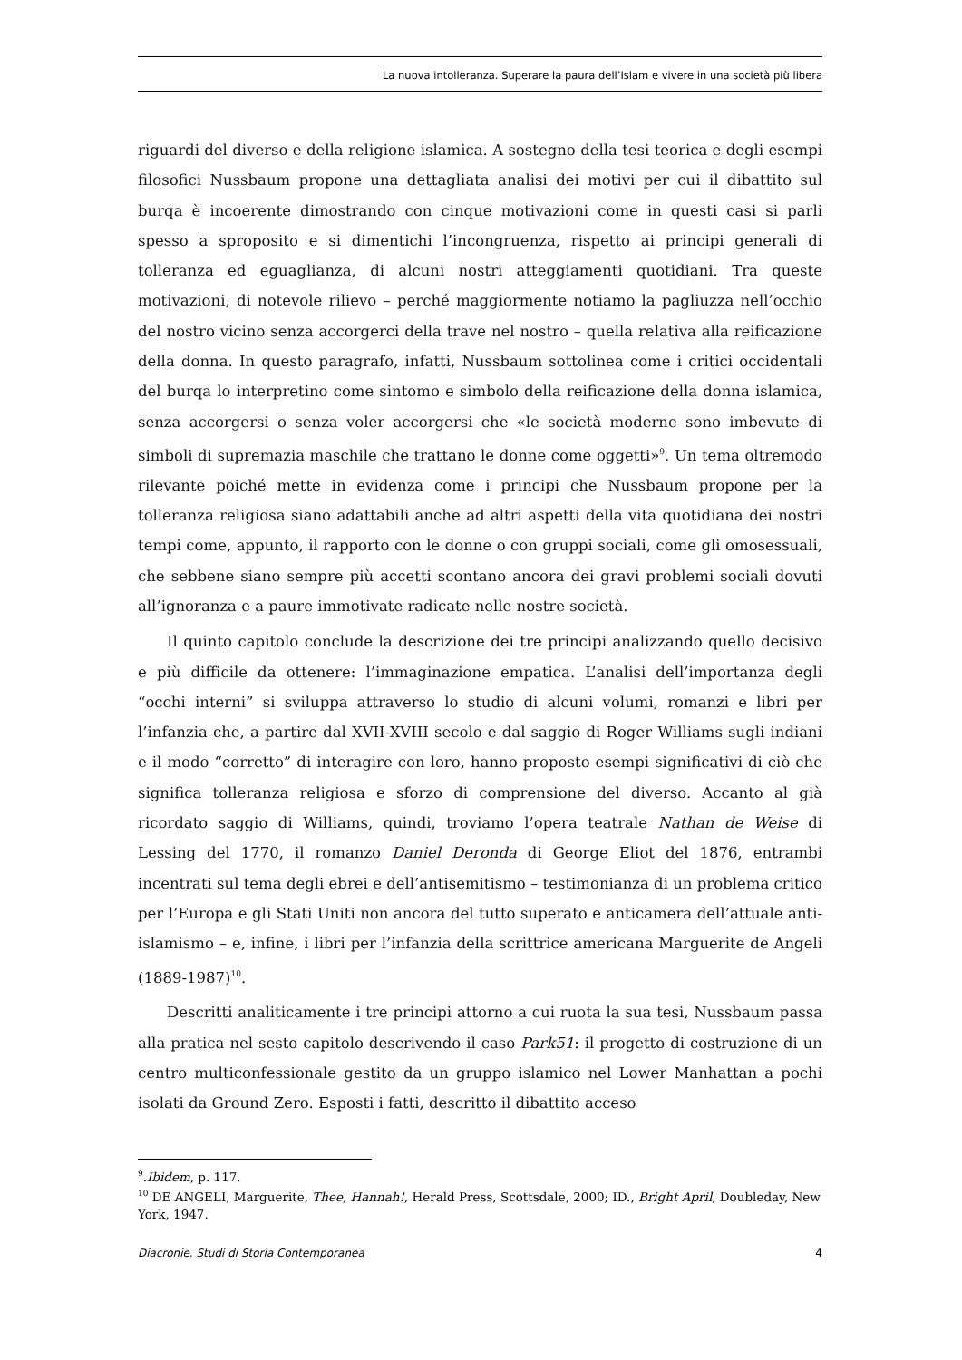La nuova intolleranza. Superare la paura dell’Islam e vivere in una società più libera
riguardi del diverso e della religione islamica. A sostegno della tesi teorica e degli esempi filosofici Nussbaum propone una dettagliata analisi dei motivi per cui il dibattito sul burqa è incoerente dimostrando con cinque motivazioni come in questi casi si parli spesso a sproposito e si dimentichi l’incongruenza, rispetto ai principi generali di tolleranza ed eguaglianza, di alcuni nostri atteggiamenti quotidiani. Tra queste motivazioni, di notevole rilievo – perché maggiormente notiamo la pagliuzza nell’occhio del nostro vicino senza accorgerci della trave nel nostro – quella relativa alla reificazione della donna. In questo paragrafo, infatti, Nussbaum sottolinea come i critici occidentali del burqa lo interpretino come sintomo e simbolo della reificazione della donna islamica, senza accorgersi o senza voler accorgersi che «le società moderne sono imbevute di simboli di supremazia maschile che trattano le donne come oggetti»<sup>9</sup>. Un tema oltremodo rilevante poiché mette in evidenza come i principi che Nussbaum propone per la tolleranza religiosa siano adattabili anche ad altri aspetti della vita quotidiana dei nostri tempi come, appunto, il rapporto con le donne o con gruppi sociali, come gli omosessuali, che sebbene siano sempre più accetti scontano ancora dei gravi problemi sociali dovuti all’ignoranza e a paure immotivate radicate nelle nostre società.
Il quinto capitolo conclude la descrizione dei tre principi analizzando quello decisivo e più difficile da ottenere: l’immaginazione empatica. L’analisi dell’importanza degli “occhi interni” si sviluppa attraverso lo studio di alcuni volumi, romanzi e libri per l’infanzia che, a partire dal XVII-XVIII secolo e dal saggio di Roger Williams sugli indiani e il modo “corretto” di interagire con loro, hanno proposto esempi significativi di ciò che significa tolleranza religiosa e sforzo di comprensione del diverso. Accanto al già ricordato saggio di Williams, quindi, troviamo l’opera teatrale Nathan de Weise di Lessing del 1770, il romanzo Daniel Deronda di George Eliot del 1876, entrambi incentrati sul tema degli ebrei e dell’antisemitismo – testimonianza di un problema critico per l’Europa e gli Stati Uniti non ancora del tutto superato e anticamera dell’attuale anti-islamismo – e, infine, i libri per l’infanzia della scrittrice americana Marguerite de Angeli (1889-1987)<sup>10</sup>.
Descritti analiticamente i tre principi attorno a cui ruota la sua tesi, Nussbaum passa alla pratica nel sesto capitolo descrivendo il caso Park51: il progetto di costruzione di un centro multiconfessionale gestito da un gruppo islamico nel Lower Manhattan a pochi isolati da Ground Zero. Esposti i fatti, descritto il dibattito acceso
<sup>9</sup>.Ibidem, p. 117.
<sup>10</sup> DE ANGELI, Marguerite, Thee, Hannah!, Herald Press, Scottsdale, 2000; ID., Bright April, Doubleday, New York, 1947.
Diacronie. Studi di Storia Contemporanea 4